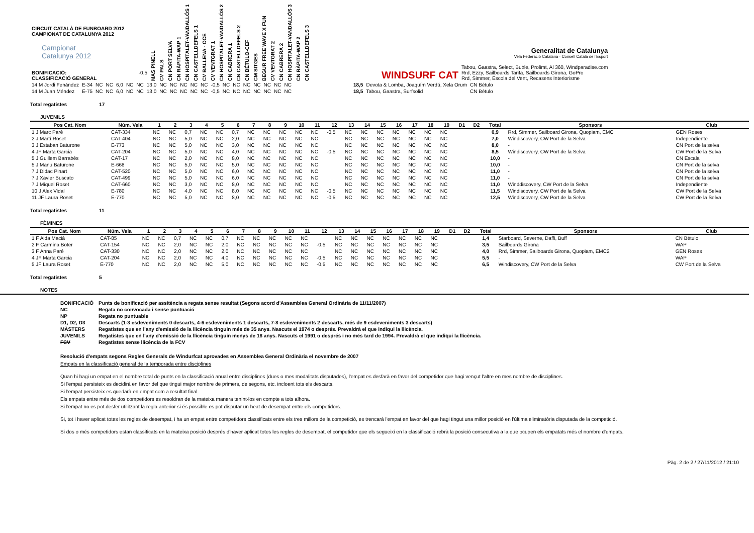| CIRCUIT CATALÀ DE FUNBOARD 2012 CAMPIONAT DE CATALUNYA 2012 Campionat Catalunya 2012 BONIFICACIÓ: -0,5 CLASSIFICACIÓ GENERAL | MAS PINELL | CV PALS | CN PORT SELVA | CN RÀPITA-WAP 1 | CN HOSPITALET-VANDALLÓS 1 | CN CASTELLDEFELS 1 | CV BALLENA - OCE | CV VENTGRAT 1 | CN HOSPITALET-VANDALLÓS 2 | CN CABRERA 1 | CN CASTELLDEFELS 2 | CN BÉTULO-CEF | CM SITGES | BEGUR FREE WAVE X FUN | CV VENTGRAT 2 | CN CABRERA 2 | CN HOSPITALET-VANDALLÓS 3 | CN RÀPITA-WAP 2 | CN CASTELLDEFELS 3 | WINDSURF CAT | Generalitat de Catalunya Vela Federació Catalana · Consell Català de l'Esport Tabou, Gaastra, Select, Buble, Prolimt, Al 360, Windparadise.com Rrd, Ezzy, Sailboards Tarifa, Sailboards Girona, GoPro Rrd, Simmer, Escola del Vent, Recasens Interiorisme |
| 14 M Jordi Fenández | E-34 | NC | NC | 6,0 | NC | NC | 13,0 | NC | NC | NC | NC | NC | -0,5 | NC | NC | NC | NC | NC | NC | NC | 18,5 | Devota & Lomba, Joaquím Verdú, Xela Orum | CN Bétulo |
| 14 M Juan Méndez | E-75 | NC | NC | 6,0 | NC | NC | 13,0 | NC | NC | NC | NC | NC | -0,5 | NC | NC | NC | NC | NC | NC | NC | 18,5 | Tabou, Gaastra, Surfsolid | CN Bétulo |
Total regatistes 17
JUVENILS
| Pos Cat. Nom | Núm. Vela | 1 | 2 | 3 | 4 | 5 | 6 | 7 | 8 | 9 | 10 | 11 | 12 | 13 | 14 | 15 | 16 | 17 | 18 | 19 | D1 | D2 | Total | Sponsors | Club |
| --- | --- | --- | --- | --- | --- | --- | --- | --- | --- | --- | --- | --- | --- | --- | --- | --- | --- | --- | --- | --- | --- | --- | --- | --- | --- |
| 1 J Marc Paré | CAT-334 | NC | NC | 0,7 | NC | NC | 0,7 | NC | NC | NC | NC | NC | -0,5 | NC | NC | NC | NC | NC | NC | NC | | | 0,9 | Rrd, Simmer, Sailboard Girona, Quopiam, EMC | GEN Roses |
| 2 J Martí Roset | CAT-404 | NC | NC | 5,0 | NC | NC | 2,0 | NC | NC | NC | NC | NC | | NC | NC | NC | NC | NC | NC | NC | | | 7,0 | Windiscovery, CW Port de la Selva | Independiente |
| 3 J Estaban Baturone | E-773 | NC | NC | 5,0 | NC | NC | 3,0 | NC | NC | NC | NC | NC | | NC | NC | NC | NC | NC | NC | NC | | | 8,0 | - | CN Port de la selva |
| 4 JF Marta Garcia | CAT-204 | NC | NC | 5,0 | NC | NC | 4,0 | NC | NC | NC | NC | NC | -0,5 | NC | NC | NC | NC | NC | NC | NC | | | 8,5 | Windiscovery, CW Port de la Selva | CW Port de la Selva |
| 5 J Guillem Barrabés | CAT-17 | NC | NC | 2,0 | NC | NC | 8,0 | NC | NC | NC | NC | NC | | NC | NC | NC | NC | NC | NC | NC | | | 10,0 | - | CN Escala |
| 5 J Manu Baturone | E-668 | NC | NC | 5,0 | NC | NC | 5,0 | NC | NC | NC | NC | NC | | NC | NC | NC | NC | NC | NC | NC | | | 10,0 | - | CN Port de la selva |
| 7 J Didac Pinart | CAT-520 | NC | NC | 5,0 | NC | NC | 6,0 | NC | NC | NC | NC | NC | | NC | NC | NC | NC | NC | NC | NC | | | 11,0 | - | CN Port de la selva |
| 7 J Xavier Buscato | CAT-499 | NC | NC | 5,0 | NC | NC | 6,0 | NC | NC | NC | NC | NC | | NC | NC | NC | NC | NC | NC | NC | | | 11,0 | - | CN Port de la selva |
| 7 J Miquel Roset | CAT-660 | NC | NC | 3,0 | NC | NC | 8,0 | NC | NC | NC | NC | NC | | NC | NC | NC | NC | NC | NC | NC | | | 11,0 | Winddiscovery, CW Port de la Selva | Independiente |
| 10 J Alex Vidal | E-780 | NC | NC | 4,0 | NC | NC | 8,0 | NC | NC | NC | NC | NC | -0,5 | NC | NC | NC | NC | NC | NC | NC | | | 11,5 | Windiscovery, CW Port de la Selva | CW Port de la Selva |
| 11 JF Laura Roset | E-770 | NC | NC | 5,0 | NC | NC | 8,0 | NC | NC | NC | NC | NC | -0,5 | NC | NC | NC | NC | NC | NC | NC | | | 12,5 | Windiscovery, CW Port de la Selva | CW Port de la Selva |
Total regatistes 11
FÈMINES
| Pos Cat. Nom | Núm. Vela | 1 | 2 | 3 | 4 | 5 | 6 | 7 | 8 | 9 | 10 | 11 | 12 | 13 | 14 | 15 | 16 | 17 | 18 | 19 | D1 | D2 | Total | Sponsors | Club |
| --- | --- | --- | --- | --- | --- | --- | --- | --- | --- | --- | --- | --- | --- | --- | --- | --- | --- | --- | --- | --- | --- | --- | --- | --- | --- |
| 1 F Aida Macià | CAT-85 | NC | NC | 0,7 | NC | NC | 0,7 | NC | NC | NC | NC | NC | | NC | NC | NC | NC | NC | NC | NC | | | 1,4 | Starboard, Severne, Daffi, Buff | CN Bétulo |
| 2 F Carmina Boter | CAT-154 | NC | NC | 2,0 | NC | NC | 2,0 | NC | NC | NC | NC | NC | -0,5 | NC | NC | NC | NC | NC | NC | NC | | | 3,5 | Sailboards Girona | WAP |
| 3 F Anna Paré | CAT-330 | NC | NC | 2,0 | NC | NC | 2,0 | NC | NC | NC | NC | NC | | NC | NC | NC | NC | NC | NC | NC | | | 4,0 | Rrd, Simmer, Sailboards Girona, Quopiam, EMC2 | GEN Roses |
| 4 JF Marta Garcia | CAT-204 | NC | NC | 2,0 | NC | NC | 4,0 | NC | NC | NC | NC | NC | -0,5 | NC | NC | NC | NC | NC | NC | NC | | | 5,5 | - | WAP |
| 5 JF Laura Roset | E-770 | NC | NC | 2,0 | NC | NC | 5,0 | NC | NC | NC | NC | NC | -0,5 | NC | NC | NC | NC | NC | NC | NC | | | 6,5 | Windiscovery, CW Port de la Selva | CW Port de la Selva |
Total regatistes 5
NOTES
| BONIFICACIÓ | Punts de bonificació per assitència a regata sense resultat (Segons acord d'Assamblea General Ordinària de 11/11/2007) |
| NC | Regata no convocada i sense puntuació |
| NP | Regata no puntuable |
| D1, D2, D3 | Descarts (1-3 esdeveniments 0 descarts, 4-6 esdeveniments 1 descarts, 7-8 esdeveniments 2 descarts, més de 9 esdeveniments 3 descarts) |
| MÀSTERS | Regatistes que en l'any d'emissió de la llicència tinguin més de 35 anys. Nascuts el 1974 o després. Prevaldrà el que indiqui la llicència. |
| JUVENILS | Regatistes que en l'any d'emissió de la llicència tinguin menys de 18 anys. Nascuts el 1991 o després i no més tard de 1994. Prevaldrà el que indiqui la llicència. |
| FCV | Regatistes sense llicència de la FCV |
Resolució d'empats segons Regles Generals de Windurfcat aprovades en Assemblea General Ordinària el novembre de 2007
Empats en la classificació general de la temporada entre disciplines
Quan hi hagi un empat en el nombre total de punts en la classificació anual entre disciplines (dues o mes modalitats disputades), l'empat es desfarà en favor del competidor que hagi vençut l'altre en mes nombre de disciplines.
Si l'empat persisteix es decidirà en favor del que tingui major nombre de primers, de segons, etc. incloent tots els descarts.
Si l'empat persisteix es quedarà en empat com a resultat final.
Els empats entre més de dos competidors es resoldran de la mateixa manera tenint-los en compte a tots alhora.
Si l'empat no es pot desfer utilitzant la regla anterior si és possible es pot disputar un heat de desempat entre els competidors.
Si, tot i haver aplicat totes les regles de desempat, i ha un empat entre competidors classificats entre els tres millors de la competició, es trencarà l'empat en favor del que hagi tingut una millor posició en l'última eliminatòria disputada de la competició.
Si dos o més competidors estan classificats en la mateixa posició després d'haver aplicat totes les regles de desempat, el competidor que els segueixi en la classificació rebrà la posició consecutiva a la que ocupen els empatats més el nombre d'empats.
Pàg. 2 de 2 / 27/11/2012 / 21:10